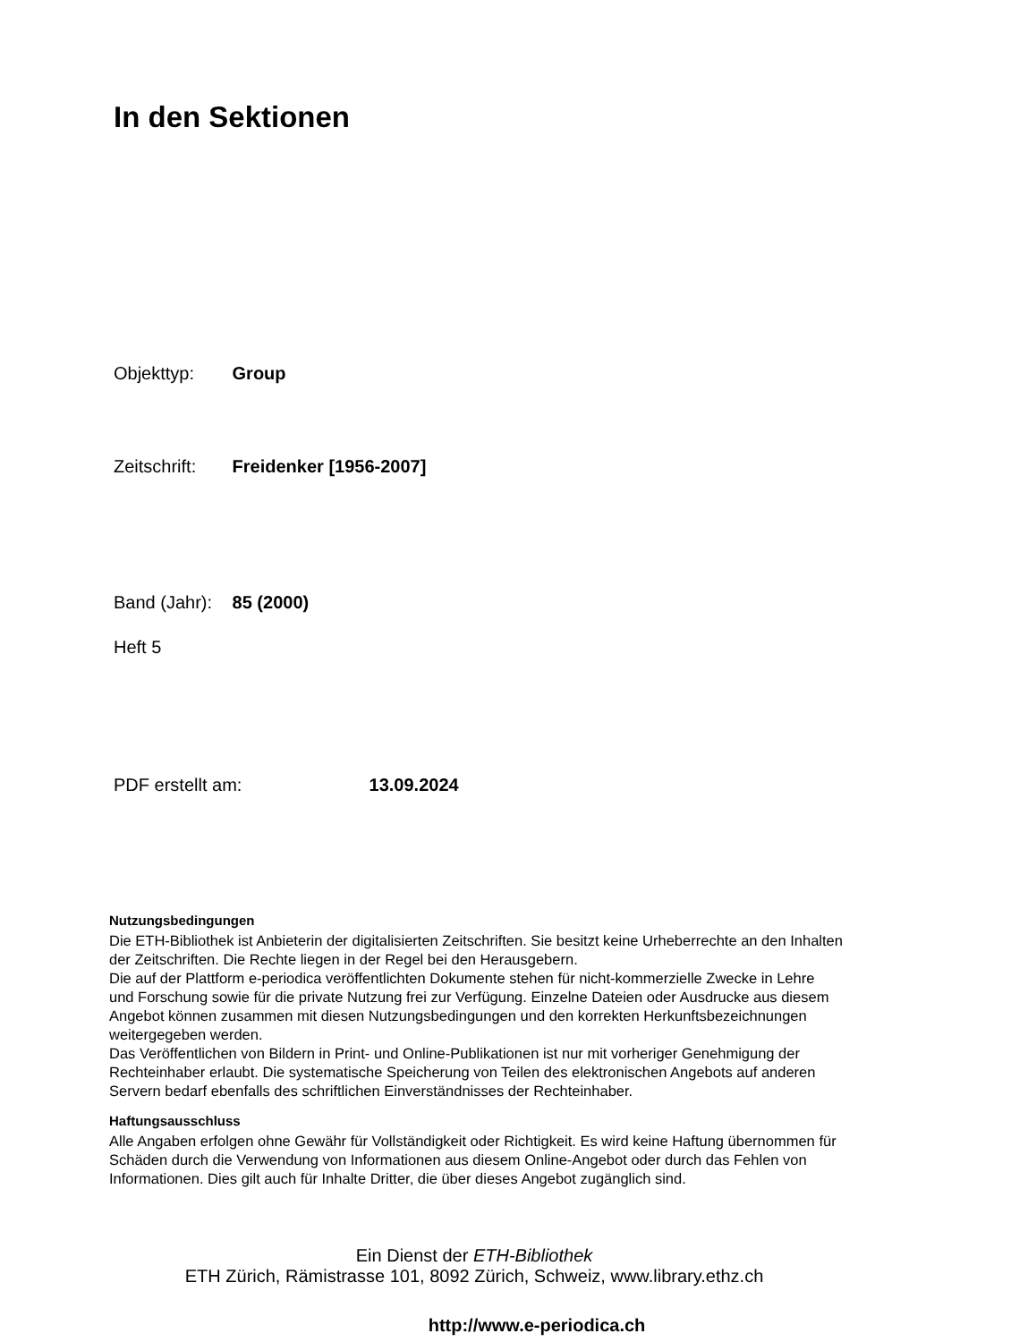In den Sektionen
Objekttyp: Group
Zeitschrift: Freidenker [1956-2007]
Band (Jahr): 85 (2000)
Heft 5
PDF erstellt am: 13.09.2024
Nutzungsbedingungen
Die ETH-Bibliothek ist Anbieterin der digitalisierten Zeitschriften. Sie besitzt keine Urheberrechte an den Inhalten der Zeitschriften. Die Rechte liegen in der Regel bei den Herausgebern.
Die auf der Plattform e-periodica veröffentlichten Dokumente stehen für nicht-kommerzielle Zwecke in Lehre und Forschung sowie für die private Nutzung frei zur Verfügung. Einzelne Dateien oder Ausdrucke aus diesem Angebot können zusammen mit diesen Nutzungsbedingungen und den korrekten Herkunftsbezeichnungen weitergegeben werden.
Das Veröffentlichen von Bildern in Print- und Online-Publikationen ist nur mit vorheriger Genehmigung der Rechteinhaber erlaubt. Die systematische Speicherung von Teilen des elektronischen Angebots auf anderen Servern bedarf ebenfalls des schriftlichen Einverständnisses der Rechteinhaber.
Haftungsausschluss
Alle Angaben erfolgen ohne Gewähr für Vollständigkeit oder Richtigkeit. Es wird keine Haftung übernommen für Schäden durch die Verwendung von Informationen aus diesem Online-Angebot oder durch das Fehlen von Informationen. Dies gilt auch für Inhalte Dritter, die über dieses Angebot zugänglich sind.
Ein Dienst der ETH-Bibliothek
ETH Zürich, Rämistrasse 101, 8092 Zürich, Schweiz, www.library.ethz.ch
http://www.e-periodica.ch